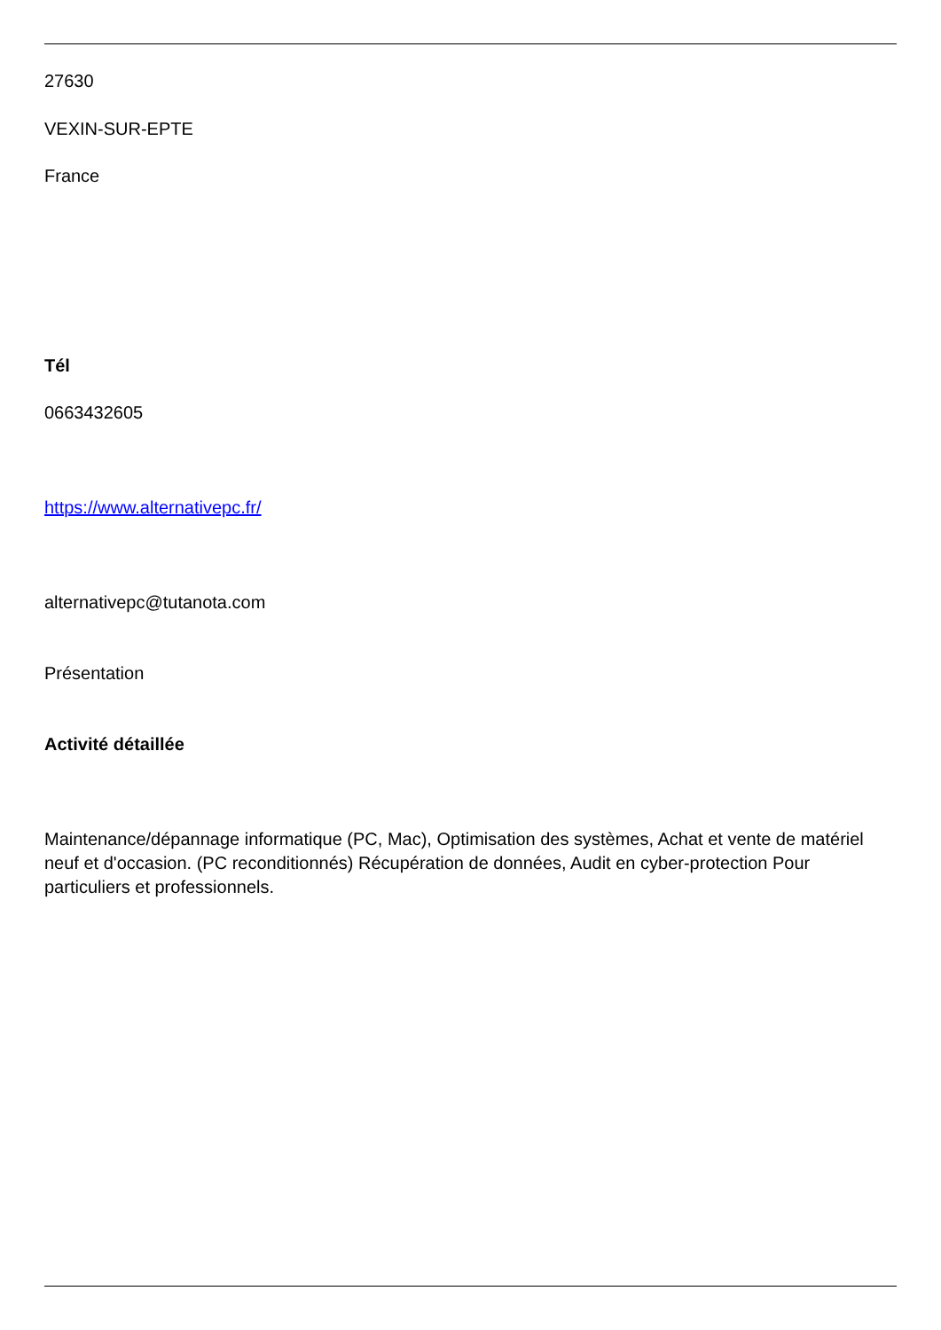27630
VEXIN-SUR-EPTE
France
Tél
0663432605
https://www.alternativepc.fr/
alternativepc@tutanota.com
Présentation
Activité détaillée
Maintenance/dépannage informatique (PC, Mac), Optimisation des systèmes, Achat et vente de matériel neuf et d'occasion. (PC reconditionnés) Récupération de données, Audit en cyber-protection Pour particuliers et professionnels.